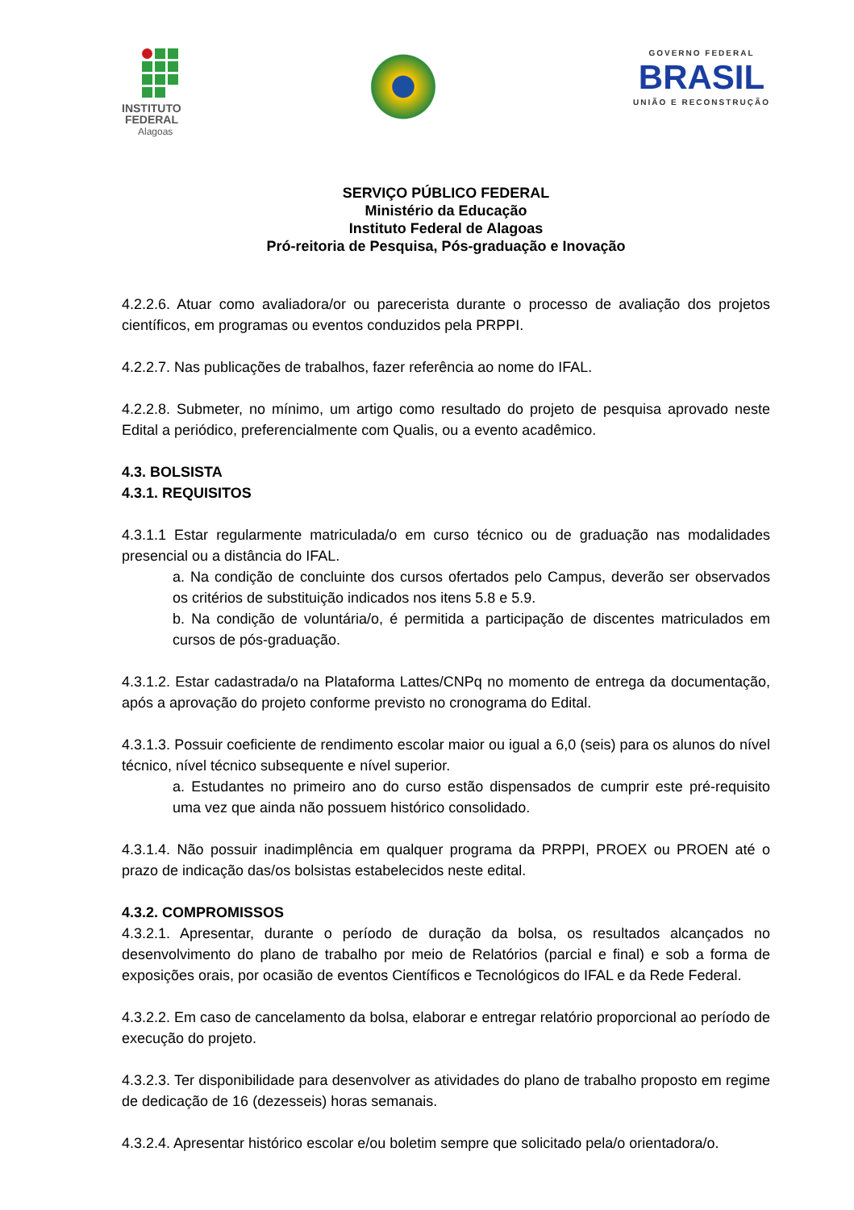INSTITUTO
FEDERAL
Alagoas
GOVERNO FEDERAL
BRASIL
UNIÃO E RECONSTRUÇÃO
SERVIÇO PÚBLICO FEDERAL
Ministério da Educação
Instituto Federal de Alagoas
Pró-reitoria de Pesquisa, Pós-graduação e Inovação
4.2.2.6. Atuar como avaliadora/or ou parecerista durante o processo de avaliação dos projetos científicos, em programas ou eventos conduzidos pela PRPPI.
4.2.2.7. Nas publicações de trabalhos, fazer referência ao nome do IFAL.
4.2.2.8. Submeter, no mínimo, um artigo como resultado do projeto de pesquisa aprovado neste Edital a periódico, preferencialmente com Qualis, ou a evento acadêmico.
4.3. BOLSISTA
4.3.1. REQUISITOS
4.3.1.1 Estar regularmente matriculada/o em curso técnico ou de graduação nas modalidades presencial ou a distância do IFAL.
a. Na condição de concluinte dos cursos ofertados pelo Campus, deverão ser observados os critérios de substituição indicados nos itens 5.8 e 5.9.
b. Na condição de voluntária/o, é permitida a participação de discentes matriculados em cursos de pós-graduação.
4.3.1.2. Estar cadastrada/o na Plataforma Lattes/CNPq no momento de entrega da documentação, após a aprovação do projeto conforme previsto no cronograma do Edital.
4.3.1.3. Possuir coeficiente de rendimento escolar maior ou igual a 6,0 (seis) para os alunos do nível técnico, nível técnico subsequente e nível superior.
a. Estudantes no primeiro ano do curso estão dispensados de cumprir este pré-requisito uma vez que ainda não possuem histórico consolidado.
4.3.1.4. Não possuir inadimplência em qualquer programa da PRPPI, PROEX ou PROEN até o prazo de indicação das/os bolsistas estabelecidos neste edital.
4.3.2. COMPROMISSOS
4.3.2.1. Apresentar, durante o período de duração da bolsa, os resultados alcançados no desenvolvimento do plano de trabalho por meio de Relatórios (parcial e final) e sob a forma de exposições orais, por ocasião de eventos Científicos e Tecnológicos do IFAL e da Rede Federal.
4.3.2.2. Em caso de cancelamento da bolsa, elaborar e entregar relatório proporcional ao período de execução do projeto.
4.3.2.3. Ter disponibilidade para desenvolver as atividades do plano de trabalho proposto em regime de dedicação de 16 (dezesseis) horas semanais.
4.3.2.4. Apresentar histórico escolar e/ou boletim sempre que solicitado pela/o orientadora/o.